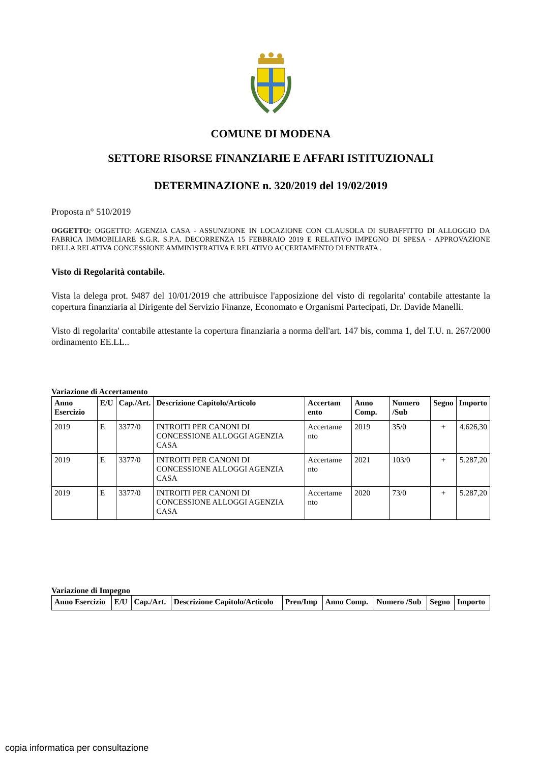COMUNE DI MODENA
SETTORE RISORSE FINANZIARIE E AFFARI ISTITUZIONALI
DETERMINAZIONE n. 320/2019 del 19/02/2019
Proposta n° 510/2019
OGGETTO: OGGETTO: AGENZIA CASA - ASSUNZIONE IN LOCAZIONE CON CLAUSOLA DI SUBAFFITTO DI ALLOGGIO DA FABRICA IMMOBILIARE S.G.R. S.P.A. DECORRENZA 15 FEBBRAIO 2019 E RELATIVO IMPEGNO DI SPESA - APPROVAZIONE DELLA RELATIVA CONCESSIONE AMMINISTRATIVA E RELATIVO ACCERTAMENTO DI ENTRATA .
Visto di Regolarità contabile.
Vista la delega prot. 9487 del 10/01/2019 che attribuisce l'apposizione del visto di regolarita' contabile attestante la copertura finanziaria al Dirigente del Servizio Finanze, Economato e Organismi Partecipati, Dr. Davide Manelli.
Visto di regolarita' contabile attestante la copertura finanziaria a norma dell'art. 147 bis, comma 1, del T.U. n. 267/2000 ordinamento EE.LL..
Variazione di Accertamento
| Anno Esercizio | E/U | Cap./Art. | Descrizione Capitolo/Articolo | Accertam ento | Anno Comp. | Numero /Sub | Segno | Importo |
| --- | --- | --- | --- | --- | --- | --- | --- | --- |
| 2019 | E | 3377/0 | INTROITI PER CANONI DI CONCESSIONE ALLOGGI AGENZIA CASA | Accertame nto | 2019 | 35/0 | + | 4.626,30 |
| 2019 | E | 3377/0 | INTROITI PER CANONI DI CONCESSIONE ALLOGGI AGENZIA CASA | Accertame nto | 2021 | 103/0 | + | 5.287,20 |
| 2019 | E | 3377/0 | INTROITI PER CANONI DI CONCESSIONE ALLOGGI AGENZIA CASA | Accertame nto | 2020 | 73/0 | + | 5.287,20 |
Variazione di Impegno
| Anno Esercizio | E/U | Cap./Art. | Descrizione Capitolo/Articolo | Pren/Imp | Anno Comp. | Numero /Sub | Segno | Importo |
| --- | --- | --- | --- | --- | --- | --- | --- | --- |
copia informatica per consultazione